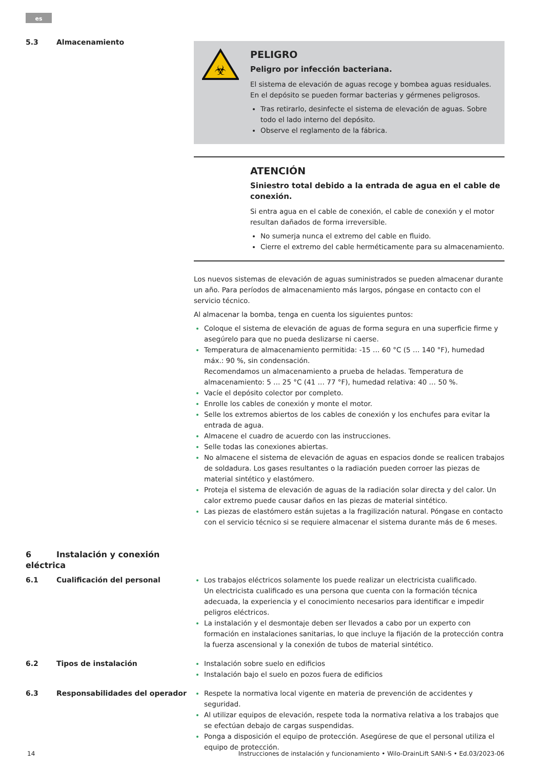es
5.3 Almacenamiento
☣
PELIGRO
Peligro por infección bacteriana.
El sistema de elevación de aguas recoge y bombea aguas residuales. En el depósito se pueden formar bacterias y gérmenes peligrosos.
Tras retirarlo, desinfecte el sistema de elevación de aguas. Sobre todo el lado interno del depósito.
Observe el reglamento de la fábrica.
ATENCIÓN
Siniestro total debido a la entrada de agua en el cable de conexión.
Si entra agua en el cable de conexión, el cable de conexión y el motor resultan dañados de forma irreversible.
No sumerja nunca el extremo del cable en fluido.
Cierre el extremo del cable herméticamente para su almacenamiento.
Los nuevos sistemas de elevación de aguas suministrados se pueden almacenar durante un año. Para períodos de almacenamiento más largos, póngase en contacto con el servicio técnico.
Al almacenar la bomba, tenga en cuenta los siguientes puntos:
Coloque el sistema de elevación de aguas de forma segura en una superficie firme y asegúrelo para que no pueda deslizarse ni caerse.
Temperatura de almacenamiento permitida: -15 … 60 °C (5 … 140 °F), humedad máx.: 90 %, sin condensación.
Recomendamos un almacenamiento a prueba de heladas. Temperatura de almacenamiento: 5 … 25 °C (41 … 77 °F), humedad relativa: 40 … 50 %.
Vacíe el depósito colector por completo.
Enrolle los cables de conexión y monte el motor.
Selle los extremos abiertos de los cables de conexión y los enchufes para evitar la entrada de agua.
Almacene el cuadro de acuerdo con las instrucciones.
Selle todas las conexiones abiertas.
No almacene el sistema de elevación de aguas en espacios donde se realicen trabajos de soldadura. Los gases resultantes o la radiación pueden corroer las piezas de material sintético y elastómero.
Proteja el sistema de elevación de aguas de la radiación solar directa y del calor. Un calor extremo puede causar daños en las piezas de material sintético.
Las piezas de elastómero están sujetas a la fragilización natural. Póngase en contacto con el servicio técnico si se requiere almacenar el sistema durante más de 6 meses.
6 Instalación y conexión eléctrica
6.1 Cualificación del personal Los trabajos eléctricos solamente los puede realizar un electricista cualificado.
Un electricista cualificado es una persona que cuenta con la formación técnica adecuada, la experiencia y el conocimiento necesarios para identificar e impedir peligros eléctricos.
La instalación y el desmontaje deben ser llevados a cabo por un experto con formación en instalaciones sanitarias, lo que incluye la fijación de la protección contra la fuerza ascensional y la conexión de tubos de material sintético.
6.2 Tipos de instalación Instalación sobre suelo en edificios
Instalación bajo el suelo en pozos fuera de edificios
6.3 Responsabilidades del operador Respete la normativa local vigente en materia de prevención de accidentes y seguridad.
Al utilizar equipos de elevación, respete toda la normativa relativa a los trabajos que se efectúan debajo de cargas suspendidas.
Ponga a disposición el equipo de protección. Asegúrese de que el personal utiliza el equipo de protección.
14 Instrucciones de instalación y funcionamiento • Wilo-DrainLift SANI-S • Ed.03/2023-06